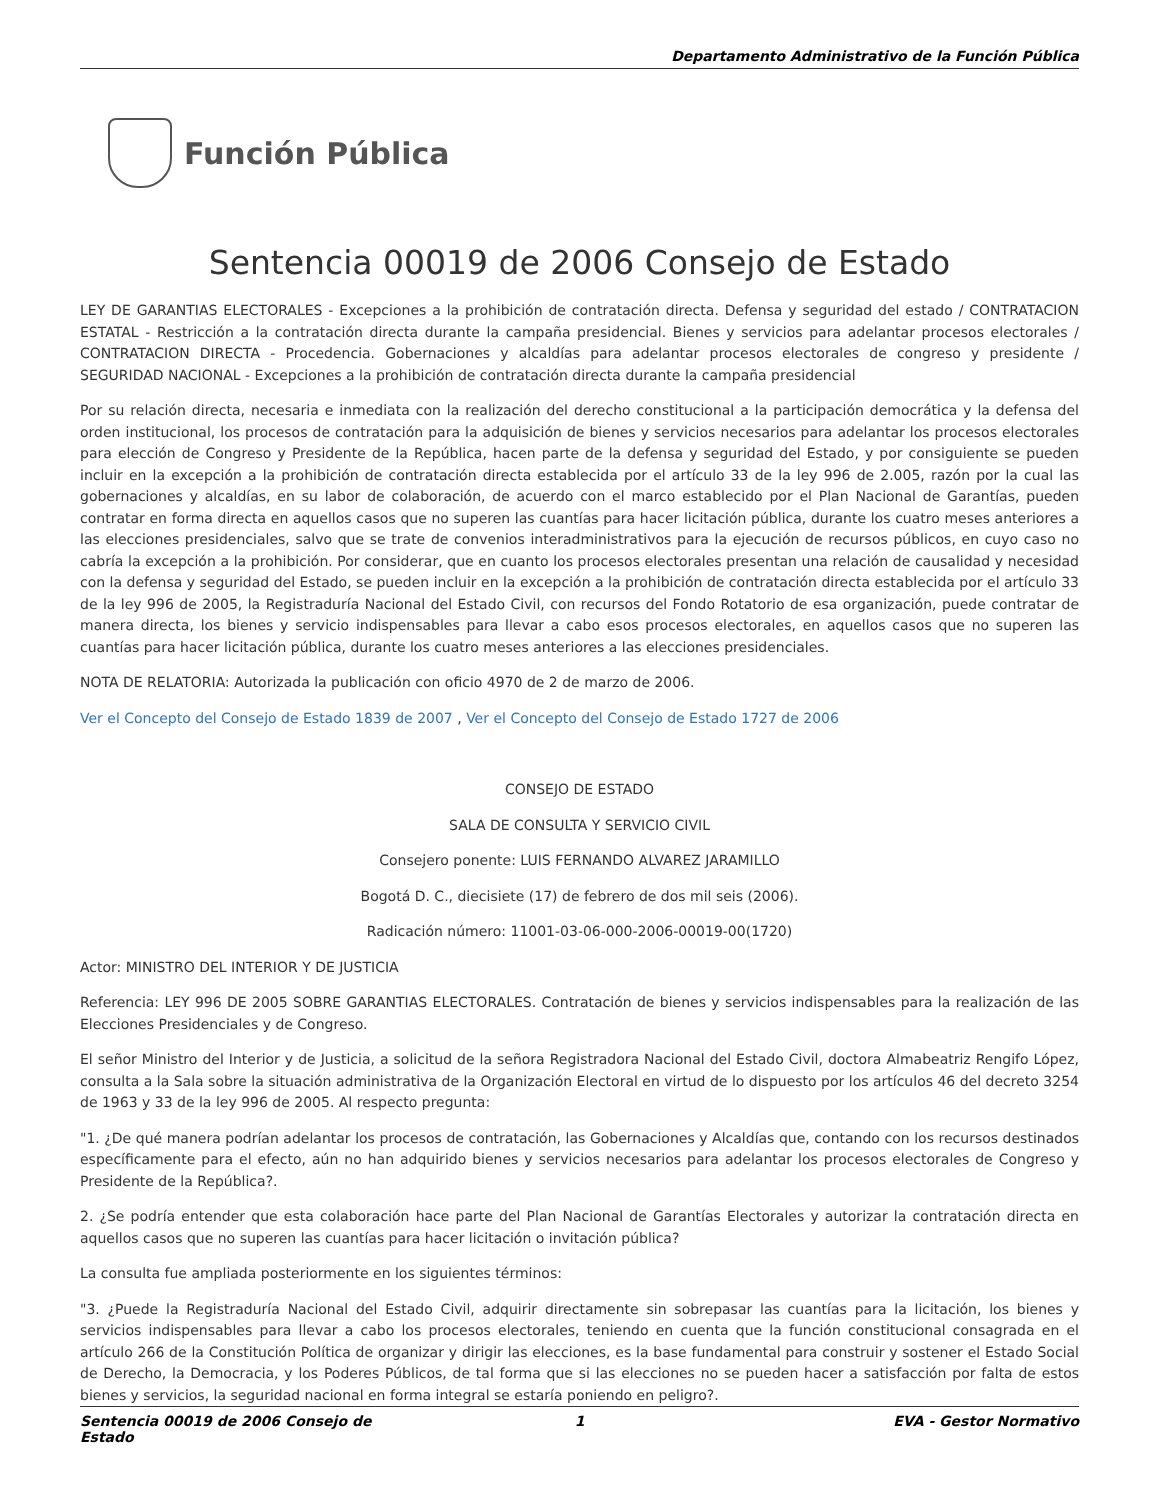Departamento Administrativo de la Función Pública
Función Pública
Sentencia 00019 de 2006 Consejo de Estado
LEY DE GARANTIAS ELECTORALES - Excepciones a la prohibición de contratación directa. Defensa y seguridad del estado / CONTRATACION ESTATAL - Restricción a la contratación directa durante la campaña presidencial. Bienes y servicios para adelantar procesos electorales / CONTRATACION DIRECTA - Procedencia. Gobernaciones y alcaldías para adelantar procesos electorales de congreso y presidente / SEGURIDAD NACIONAL - Excepciones a la prohibición de contratación directa durante la campaña presidencial
Por su relación directa, necesaria e inmediata con la realización del derecho constitucional a la participación democrática y la defensa del orden institucional, los procesos de contratación para la adquisición de bienes y servicios necesarios para adelantar los procesos electorales para elección de Congreso y Presidente de la República, hacen parte de la defensa y seguridad del Estado, y por consiguiente se pueden incluir en la excepción a la prohibición de contratación directa establecida por el artículo 33 de la ley 996 de 2.005, razón por la cual las gobernaciones y alcaldías, en su labor de colaboración, de acuerdo con el marco establecido por el Plan Nacional de Garantías, pueden contratar en forma directa en aquellos casos que no superen las cuantías para hacer licitación pública, durante los cuatro meses anteriores a las elecciones presidenciales, salvo que se trate de convenios interadministrativos para la ejecución de recursos públicos, en cuyo caso no cabría la excepción a la prohibición. Por considerar, que en cuanto los procesos electorales presentan una relación de causalidad y necesidad con la defensa y seguridad del Estado, se pueden incluir en la excepción a la prohibición de contratación directa establecida por el artículo 33 de la ley 996 de 2005, la Registraduría Nacional del Estado Civil, con recursos del Fondo Rotatorio de esa organización, puede contratar de manera directa, los bienes y servicio indispensables para llevar a cabo esos procesos electorales, en aquellos casos que no superen las cuantías para hacer licitación pública, durante los cuatro meses anteriores a las elecciones presidenciales.
NOTA DE RELATORIA: Autorizada la publicación con oficio 4970 de 2 de marzo de 2006.
Ver el Concepto del Consejo de Estado 1839 de 2007 , Ver el Concepto del Consejo de Estado 1727 de 2006
CONSEJO DE ESTADO
SALA DE CONSULTA Y SERVICIO CIVIL
Consejero ponente: LUIS FERNANDO ALVAREZ JARAMILLO
Bogotá D. C., diecisiete (17) de febrero de dos mil seis (2006).
Radicación número: 11001-03-06-000-2006-00019-00(1720)
Actor: MINISTRO DEL INTERIOR Y DE JUSTICIA
Referencia: LEY 996 DE 2005 SOBRE GARANTIAS ELECTORALES. Contratación de bienes y servicios indispensables para la realización de las Elecciones Presidenciales y de Congreso.
El señor Ministro del Interior y de Justicia, a solicitud de la señora Registradora Nacional del Estado Civil, doctora Almabeatriz Rengifo López, consulta a la Sala sobre la situación administrativa de la Organización Electoral en virtud de lo dispuesto por los artículos 46 del decreto 3254 de 1963 y 33 de la ley 996 de 2005. Al respecto pregunta:
"1. ¿De qué manera podrían adelantar los procesos de contratación, las Gobernaciones y Alcaldías que, contando con los recursos destinados específicamente para el efecto, aún no han adquirido bienes y servicios necesarios para adelantar los procesos electorales de Congreso y Presidente de la República?.
2. ¿Se podría entender que esta colaboración hace parte del Plan Nacional de Garantías Electorales y autorizar la contratación directa en aquellos casos que no superen las cuantías para hacer licitación o invitación pública?
La consulta fue ampliada posteriormente en los siguientes términos:
"3. ¿Puede la Registraduría Nacional del Estado Civil, adquirir directamente sin sobrepasar las cuantías para la licitación, los bienes y servicios indispensables para llevar a cabo los procesos electorales, teniendo en cuenta que la función constitucional consagrada en el artículo 266 de la Constitución Política de organizar y dirigir las elecciones, es la base fundamental para construir y sostener el Estado Social de Derecho, la Democracia, y los Poderes Públicos, de tal forma que si las elecciones no se pueden hacer a satisfacción por falta de estos bienes y servicios, la seguridad nacional en forma integral se estaría poniendo en peligro?.
Sentencia 00019 de 2006 Consejo de Estado 1 EVA - Gestor Normativo